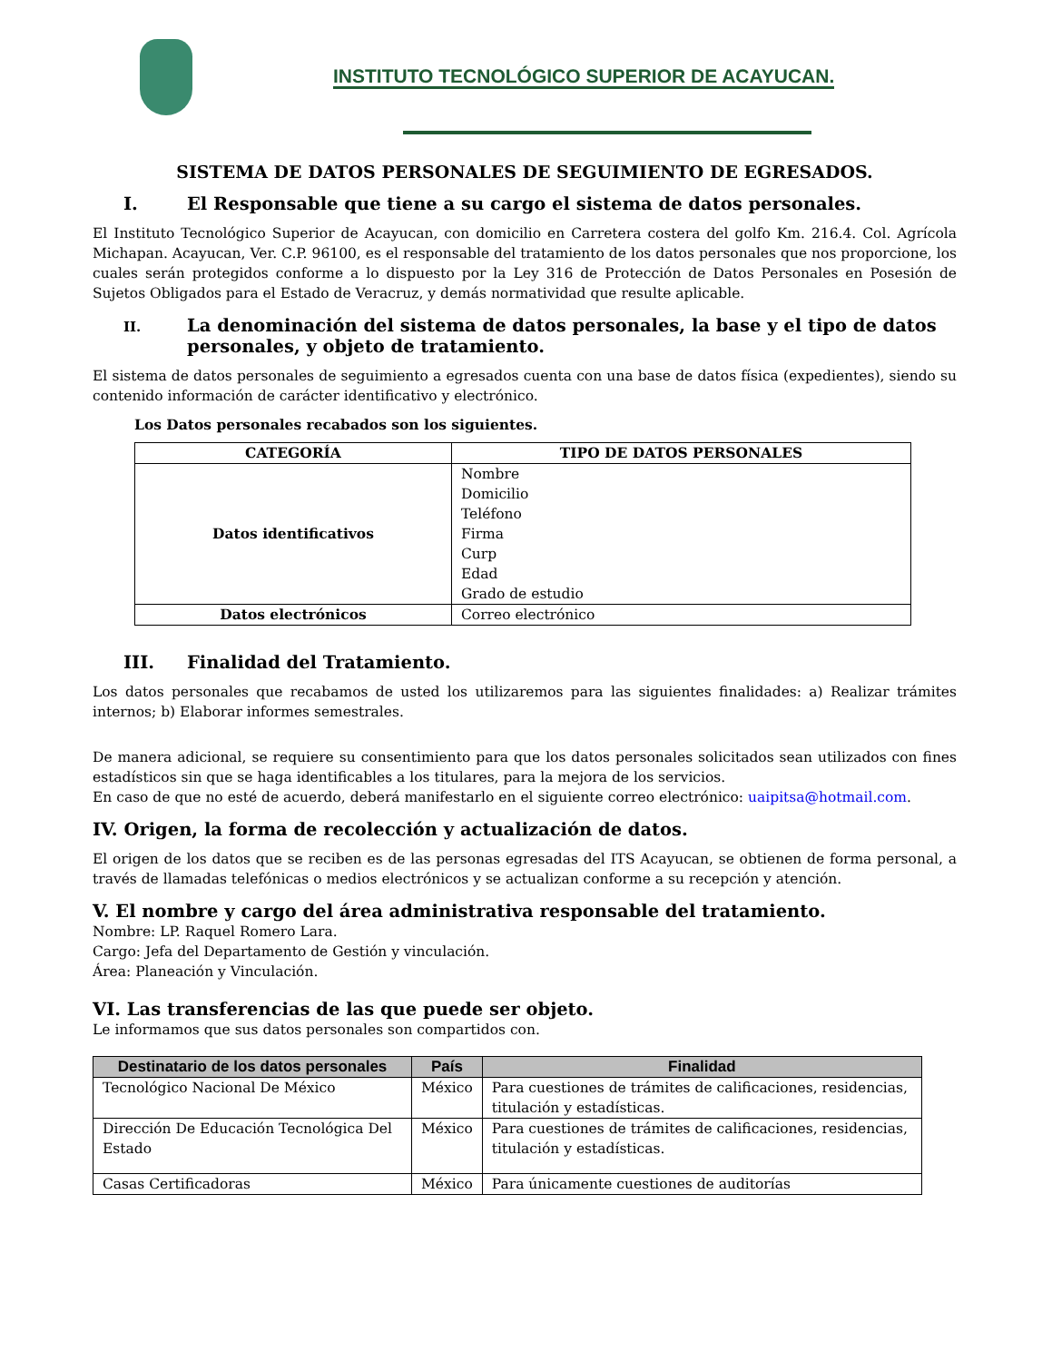INSTITUTO TECNOLÓGICO SUPERIOR DE ACAYUCAN.
SISTEMA DE DATOS PERSONALES DE SEGUIMIENTO DE EGRESADOS.
I. El Responsable que tiene a su cargo el sistema de datos personales.
El Instituto Tecnológico Superior de Acayucan, con domicilio en Carretera costera del golfo Km. 216.4. Col. Agrícola Michapan. Acayucan, Ver. C.P. 96100, es el responsable del tratamiento de los datos personales que nos proporcione, los cuales serán protegidos conforme a lo dispuesto por la Ley 316 de Protección de Datos Personales en Posesión de Sujetos Obligados para el Estado de Veracruz, y demás normatividad que resulte aplicable.
II. La denominación del sistema de datos personales, la base y el tipo de datos personales, y objeto de tratamiento.
El sistema de datos personales de seguimiento a egresados cuenta con una base de datos física (expedientes), siendo su contenido información de carácter identificativo y electrónico.
Los Datos personales recabados son los siguientes.
| CATEGORÍA | TIPO DE DATOS PERSONALES |
| --- | --- |
| Datos identificativos | Nombre Domicilio Teléfono Firma Curp Edad Grado de estudio |
| Datos electrónicos | Correo electrónico |
III. Finalidad del Tratamiento.
Los datos personales que recabamos de usted los utilizaremos para las siguientes finalidades: a) Realizar trámites internos; b) Elaborar informes semestrales.
De manera adicional, se requiere su consentimiento para que los datos personales solicitados sean utilizados con fines estadísticos sin que se haga identificables a los titulares, para la mejora de los servicios.
En caso de que no esté de acuerdo, deberá manifestarlo en el siguiente correo electrónico: uaipitsa@hotmail.com.
IV. Origen, la forma de recolección y actualización de datos.
El origen de los datos que se reciben es de las personas egresadas del ITS Acayucan, se obtienen de forma personal, a través de llamadas telefónicas o medios electrónicos y se actualizan conforme a su recepción y atención.
V. El nombre y cargo del área administrativa responsable del tratamiento.
Nombre: LP. Raquel Romero Lara.
Cargo: Jefa del Departamento de Gestión y vinculación.
Área: Planeación y Vinculación.
VI. Las transferencias de las que puede ser objeto.
Le informamos que sus datos personales son compartidos con.
| Destinatario de los datos personales | País | Finalidad |
| --- | --- | --- |
| Tecnológico Nacional De México | México | Para cuestiones de trámites de calificaciones, residencias, titulación y estadísticas. |
| Dirección De Educación Tecnológica Del Estado | México | Para cuestiones de trámites de calificaciones, residencias, titulación y estadísticas. |
| Casas Certificadoras | México | Para únicamente cuestiones de auditorías |